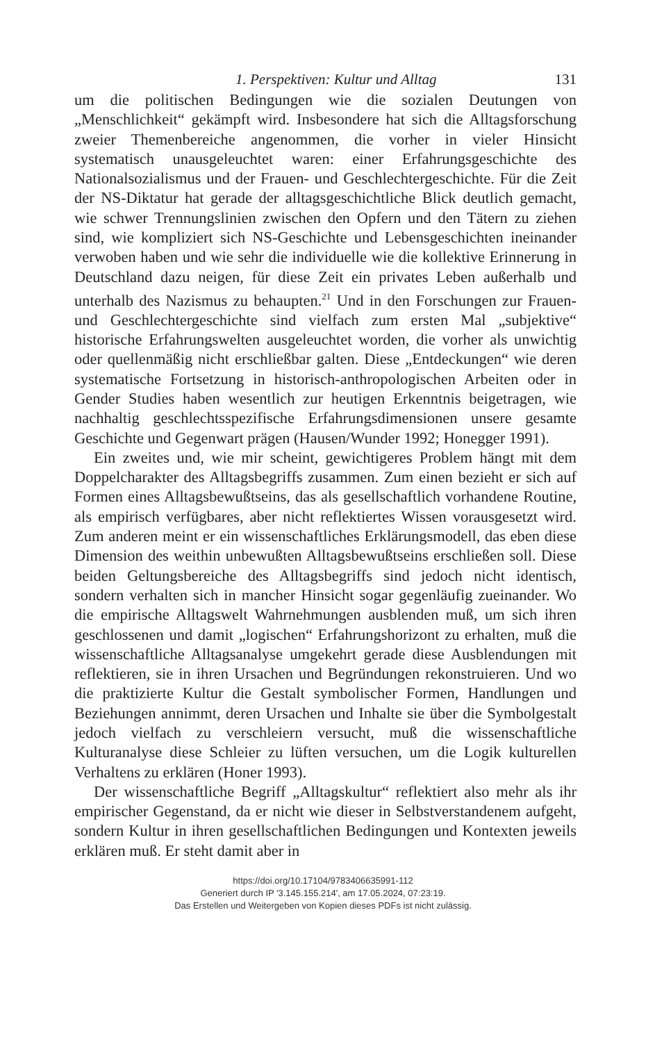1. Perspektiven: Kultur und Alltag 131
um die politischen Bedingungen wie die sozialen Deutungen von „Menschlichkeit“ gekämpft wird. Insbesondere hat sich die Alltags­forschung zweier Themenbereiche angenommen, die vorher in vieler Hinsicht systematisch unausgeleuchtet waren: einer Erfah­rungsgeschichte des Nationalsozialismus und der Frauen- und Ge­schlechtergeschichte. Für die Zeit der NS-Diktatur hat gerade der alltagsgeschichtliche Blick deutlich gemacht, wie schwer Trennungs­linien zwischen den Opfern und den Tätern zu ziehen sind, wie kompliziert sich NS-Geschichte und Lebensgeschichten ineinander verwoben haben und wie sehr die individuelle wie die kollektive Er­innerung in Deutschland dazu neigen, für diese Zeit ein privates Le­ben außerhalb und unterhalb des Nazismus zu behaupten.<sup>21</sup> Und in den Forschungen zur Frauen- und Geschlechtergeschichte sind viel­fach zum ersten Mal „subjektive“ historische Erfahrungswelten aus­geleuchtet worden, die vorher als unwichtig oder quellenmäßig nicht erschließbar galten. Diese „Entdeckungen“ wie deren systematische Fortsetzung in historisch-anthropologischen Arbeiten oder in Gen­der Studies haben wesentlich zur heutigen Erkenntnis beigetragen, wie nachhaltig geschlechtsspezifische Erfahrungsdimensionen unsere gesamte Geschichte und Gegenwart prägen (Hausen/Wunder 1992; Honegger 1991).
Ein zweites und, wie mir scheint, gewichtigeres Problem hängt mit dem Doppelcharakter des Alltagsbegriffs zusammen. Zum einen bezieht er sich auf Formen eines Alltagsbewußtseins, das als gesell­schaftlich vorhandene Routine, als empirisch verfügbares, aber nicht reflektiertes Wissen vorausgesetzt wird. Zum anderen meint er ein wissenschaftliches Erklärungsmodell, das eben diese Dimension des weithin unbewußten Alltagsbewußtseins erschließen soll. Diese bei­den Geltungsbereiche des Alltagsbegriffs sind jedoch nicht identisch, sondern verhalten sich in mancher Hinsicht sogar gegenläufig zuein­ander. Wo die empirische Alltagswelt Wahrnehmungen ausblenden muß, um sich ihren geschlossenen und damit „logischen“ Erfah­rungshorizont zu erhalten, muß die wissenschaftliche Alltagsanalyse umgekehrt gerade diese Ausblendungen mit reflektieren, sie in ihren Ursachen und Begründungen rekonstruieren. Und wo die praktizier­te Kultur die Gestalt symbolischer Formen, Handlungen und Bezie­hungen annimmt, deren Ursachen und Inhalte sie über die Symbol­gestalt jedoch vielfach zu verschleiern versucht, muß die wissen­schaftliche Kulturanalyse diese Schleier zu lüften versuchen, um die Logik kulturellen Verhaltens zu erklären (Honer 1993).
Der wissenschaftliche Begriff „Alltagskultur“ reflektiert also mehr als ihr empirischer Gegenstand, da er nicht wie dieser in Selbstver­standenem aufgeht, sondern Kultur in ihren gesellschaftlichen Bedin­gungen und Kontexten jeweils erklären muß. Er steht damit aber in
https://doi.org/10.17104/9783406635991-112
Generiert durch IP '3.145.155.214', am 17.05.2024, 07:23:19.
Das Erstellen und Weitergeben von Kopien dieses PDFs ist nicht zulässig.